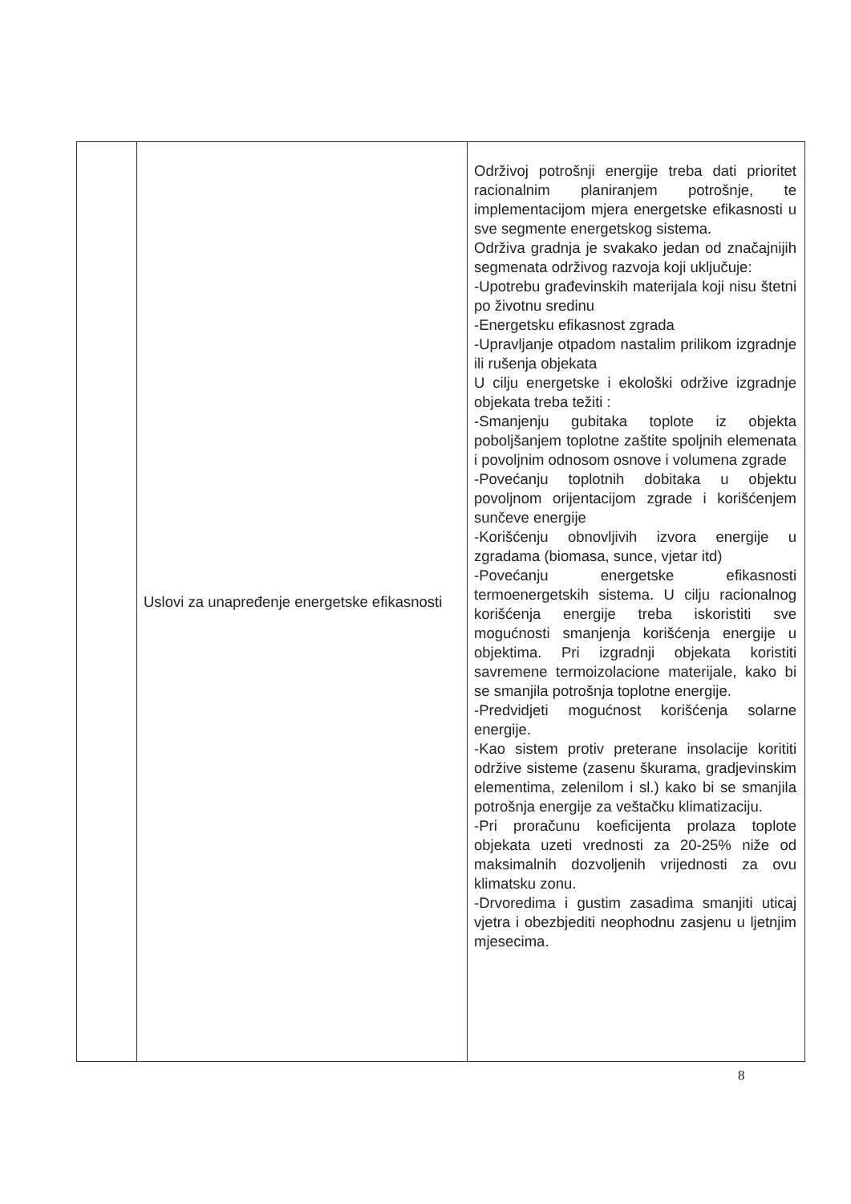| | Uslovi za unapređenje energetske efikasnosti | Održivoj potrošnji energije treba dati prioritet racionalnim planiranjem potrošnje, te implementacijom mjera energetske efikasnosti u sve segmente energetskog sistema. Održiva gradnja je svakako jedan od značajnijih segmenata održivog razvoja koji uključuje: -Upotrebu građevinskih materijala koji nisu štetni po životnu sredinu -Energetsku efikasnost zgrada -Upravljanje otpadom nastalim prilikom izgradnje ili rušenja objekata U cilju energetske i ekološki održive izgradnje objekata treba težiti : -Smanjenju gubitaka toplote iz objekta poboljšanjem toplotne zaštite spoljnih elemenata i povoljnim odnosom osnove i volumena zgrade -Povećanju toplotnih dobitaka u objektu povoljnom orijentacijom zgrade i korišćenjem sunčeve energije -Korišćenju obnovljivih izvora energije u zgradama (biomasa, sunce, vjetar itd) -Povećanju energetske efikasnosti termoenergetskih sistema. U cilju racionalnog korišćenja energije treba iskoristiti sve mogućnosti smanjenja korišćenja energije u objektima. Pri izgradnji objekata koristiti savremene termoizolacione materijale, kako bi se smanjila potrošnja toplotne energije. -Predvidjeti mogućnost korišćenja solarne energije. -Kao sistem protiv preterane insolacije korititi održive sisteme (zasenu škurama, gradjevinskim elementima, zelenilom i sl.) kako bi se smanjila potrošnja energije za veštačku klimatizaciju. -Pri proračunu koeficijenta prolaza toplote objekata uzeti vrednosti za 20-25% niže od maksimalnih dozvoljenih vrijednosti za ovu klimatsku zonu. -Drvoredima i gustim zasadima smanjiti uticaj vjetra i obezbjediti neophodnu zasjenu u ljetnjim mjesecima. |
8